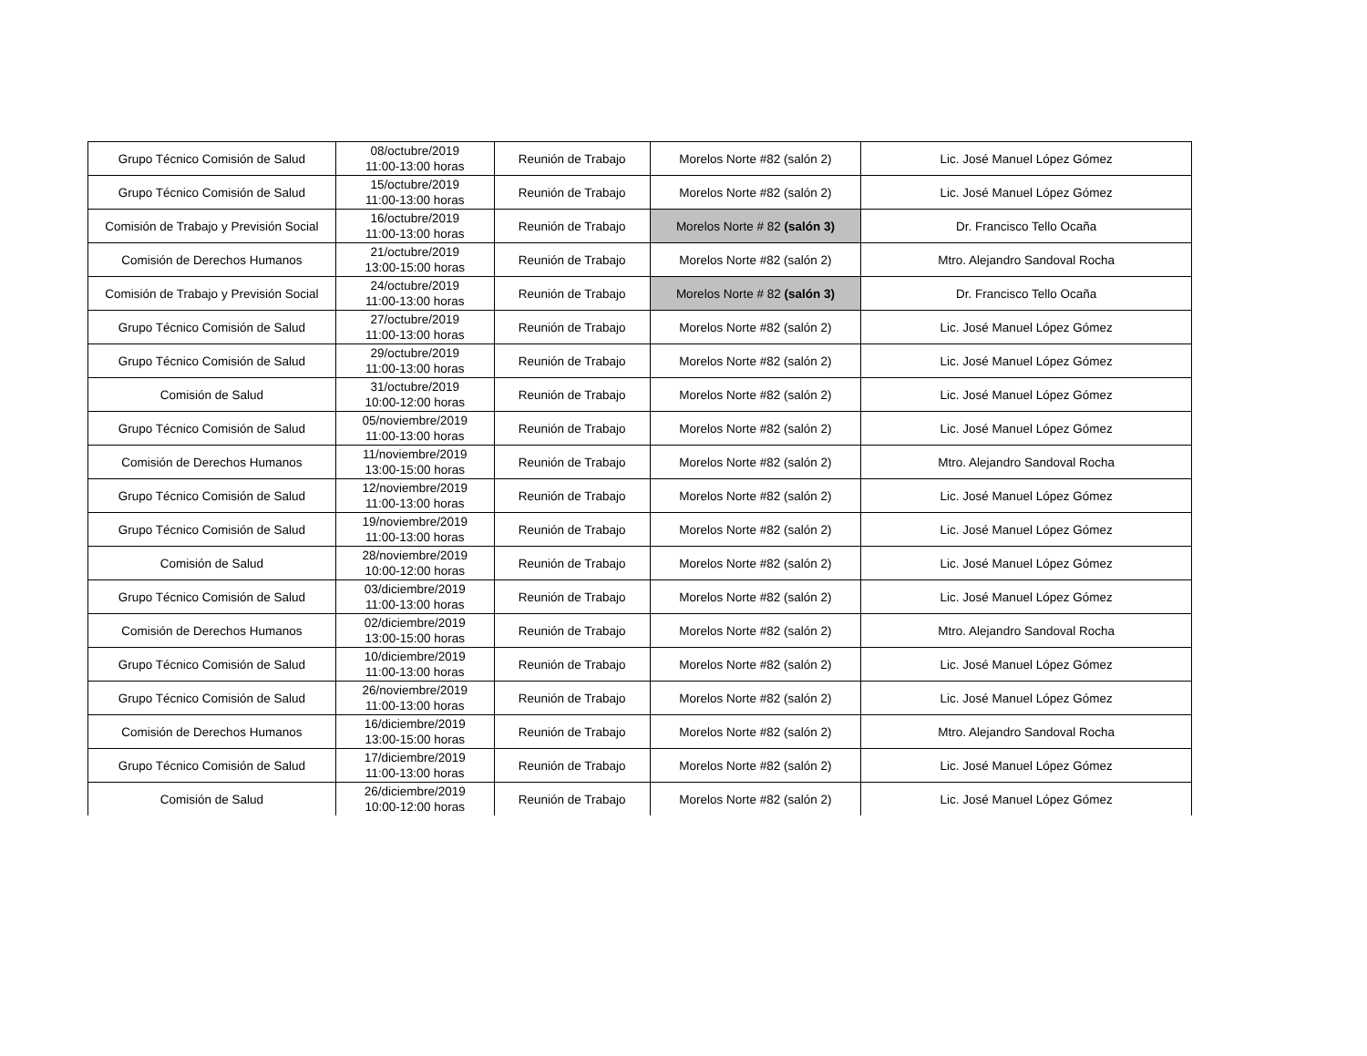| Grupo Técnico Comisión de Salud | 08/octubre/2019 11:00-13:00 horas | Reunión de Trabajo | Morelos Norte #82 (salón 2) | Lic. José Manuel López Gómez |
| Grupo Técnico Comisión de Salud | 15/octubre/2019 11:00-13:00 horas | Reunión de Trabajo | Morelos Norte #82 (salón 2) | Lic. José Manuel López Gómez |
| Comisión de Trabajo y Previsión Social | 16/octubre/2019 11:00-13:00 horas | Reunión de Trabajo | Morelos Norte # 82 (salón 3) | Dr. Francisco Tello Ocaña |
| Comisión de Derechos Humanos | 21/octubre/2019 13:00-15:00 horas | Reunión de Trabajo | Morelos Norte #82 (salón 2) | Mtro. Alejandro Sandoval Rocha |
| Comisión de Trabajo y Previsión Social | 24/octubre/2019 11:00-13:00 horas | Reunión de Trabajo | Morelos Norte # 82 (salón 3) | Dr. Francisco Tello Ocaña |
| Grupo Técnico Comisión de Salud | 27/octubre/2019 11:00-13:00 horas | Reunión de Trabajo | Morelos Norte #82 (salón 2) | Lic. José Manuel López Gómez |
| Grupo Técnico Comisión de Salud | 29/octubre/2019 11:00-13:00 horas | Reunión de Trabajo | Morelos Norte #82 (salón 2) | Lic. José Manuel López Gómez |
| Comisión de Salud | 31/octubre/2019 10:00-12:00 horas | Reunión de Trabajo | Morelos Norte #82 (salón 2) | Lic. José Manuel López Gómez |
| Grupo Técnico Comisión de Salud | 05/noviembre/2019 11:00-13:00 horas | Reunión de Trabajo | Morelos Norte #82 (salón 2) | Lic. José Manuel López Gómez |
| Comisión de Derechos Humanos | 11/noviembre/2019 13:00-15:00 horas | Reunión de Trabajo | Morelos Norte #82 (salón 2) | Mtro. Alejandro Sandoval Rocha |
| Grupo Técnico Comisión de Salud | 12/noviembre/2019 11:00-13:00 horas | Reunión de Trabajo | Morelos Norte #82 (salón 2) | Lic. José Manuel López Gómez |
| Grupo Técnico Comisión de Salud | 19/noviembre/2019 11:00-13:00 horas | Reunión de Trabajo | Morelos Norte #82 (salón 2) | Lic. José Manuel López Gómez |
| Comisión de Salud | 28/noviembre/2019 10:00-12:00 horas | Reunión de Trabajo | Morelos Norte #82 (salón 2) | Lic. José Manuel López Gómez |
| Grupo Técnico Comisión de Salud | 03/diciembre/2019 11:00-13:00 horas | Reunión de Trabajo | Morelos Norte #82 (salón 2) | Lic. José Manuel López Gómez |
| Comisión de Derechos Humanos | 02/diciembre/2019 13:00-15:00 horas | Reunión de Trabajo | Morelos Norte #82 (salón 2) | Mtro. Alejandro Sandoval Rocha |
| Grupo Técnico Comisión de Salud | 10/diciembre/2019 11:00-13:00 horas | Reunión de Trabajo | Morelos Norte #82 (salón 2) | Lic. José Manuel López Gómez |
| Grupo Técnico Comisión de Salud | 26/noviembre/2019 11:00-13:00 horas | Reunión de Trabajo | Morelos Norte #82 (salón 2) | Lic. José Manuel López Gómez |
| Comisión de Derechos Humanos | 16/diciembre/2019 13:00-15:00 horas | Reunión de Trabajo | Morelos Norte #82 (salón 2) | Mtro. Alejandro Sandoval Rocha |
| Grupo Técnico Comisión de Salud | 17/diciembre/2019 11:00-13:00 horas | Reunión de Trabajo | Morelos Norte #82 (salón 2) | Lic. José Manuel López Gómez |
| Comisión de Salud | 26/diciembre/2019 10:00-12:00 horas | Reunión de Trabajo | Morelos Norte #82 (salón 2) | Lic. José Manuel López Gómez |